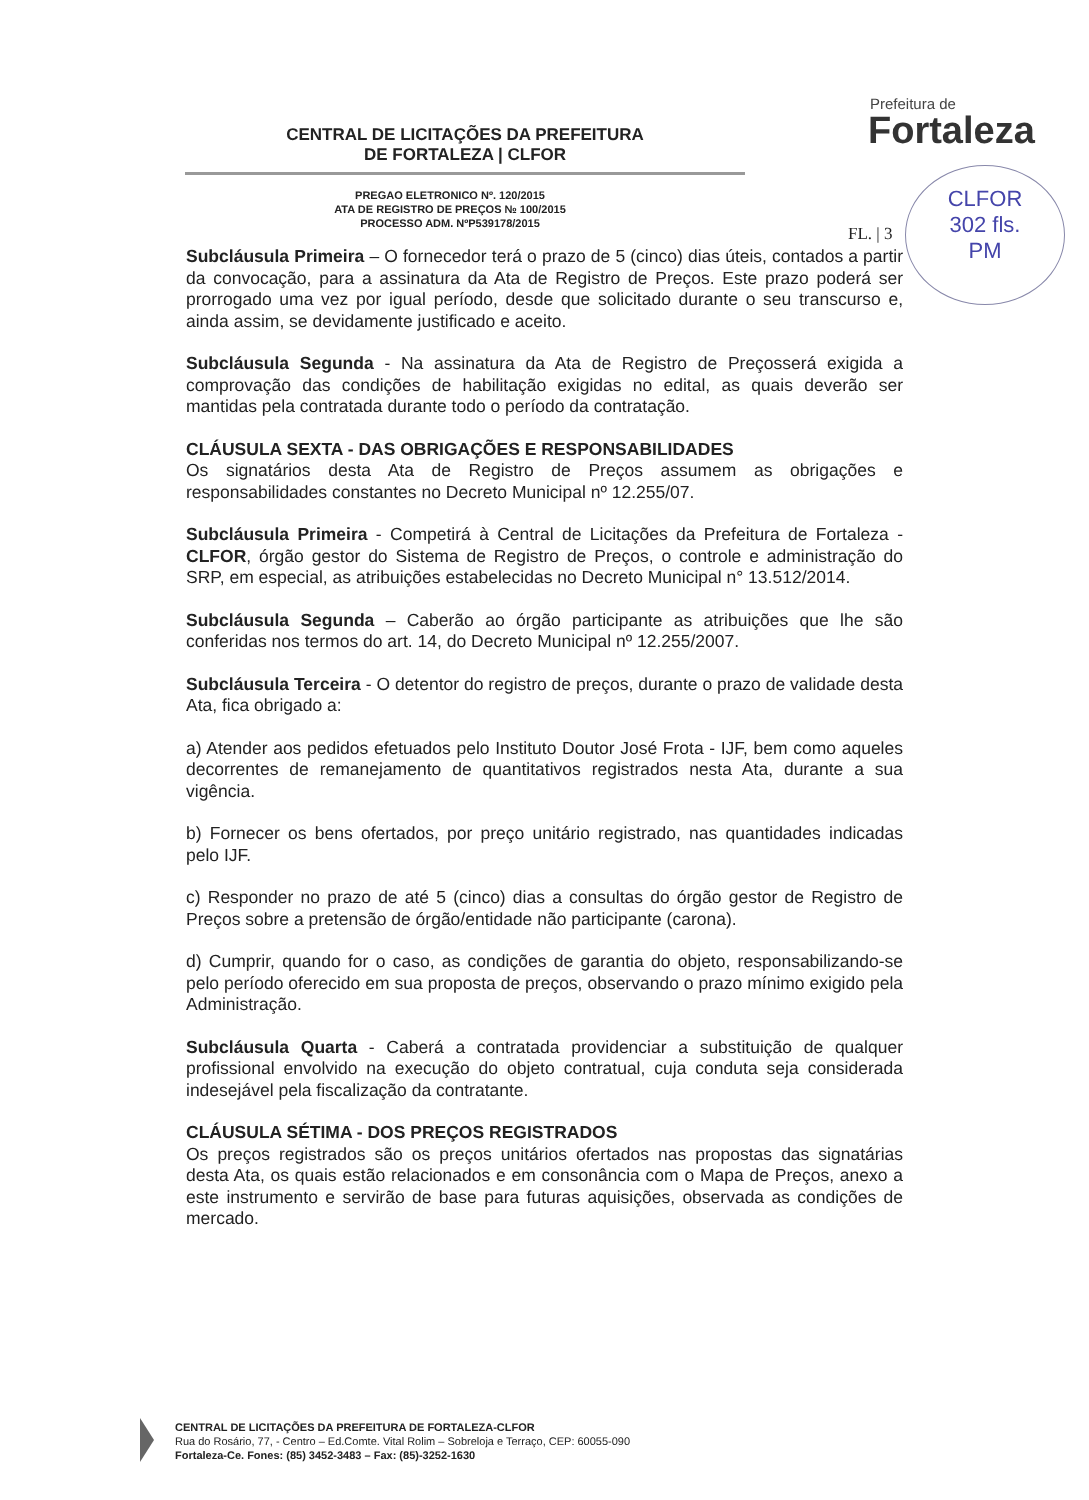CENTRAL DE LICITAÇÕES DA PREFEITURA
DE FORTALEZA | CLFOR
Prefeitura de
Fortaleza
CLFOR
302 fls.
PM
PREGAO ELETRONICO Nº. 120/2015
ATA DE REGISTRO DE PREÇOS № 100/2015
PROCESSO ADM. NºP539178/2015
FL. | 3
Subcláusula Primeira – O fornecedor terá o prazo de 5 (cinco) dias úteis, contados a partir da convocação, para a assinatura da Ata de Registro de Preços. Este prazo poderá ser prorrogado uma vez por igual período, desde que solicitado durante o seu transcurso e, ainda assim, se devidamente justificado e aceito.
Subcláusula Segunda - Na assinatura da Ata de Registro de Preçosserá exigida a comprovação das condições de habilitação exigidas no edital, as quais deverão ser mantidas pela contratada durante todo o período da contratação.
CLÁUSULA SEXTA - DAS OBRIGAÇÕES E RESPONSABILIDADES
Os signatários desta Ata de Registro de Preços assumem as obrigações e responsabilidades constantes no Decreto Municipal nº 12.255/07.
Subcláusula Primeira - Competirá à Central de Licitações da Prefeitura de Fortaleza - CLFOR, órgão gestor do Sistema de Registro de Preços, o controle e administração do SRP, em especial, as atribuições estabelecidas no Decreto Municipal n° 13.512/2014.
Subcláusula Segunda – Caberão ao órgão participante as atribuições que lhe são conferidas nos termos do art. 14, do Decreto Municipal nº 12.255/2007.
Subcláusula Terceira - O detentor do registro de preços, durante o prazo de validade desta Ata, fica obrigado a:
a) Atender aos pedidos efetuados pelo Instituto Doutor José Frota - IJF, bem como aqueles decorrentes de remanejamento de quantitativos registrados nesta Ata, durante a sua vigência.
b) Fornecer os bens ofertados, por preço unitário registrado, nas quantidades indicadas pelo IJF.
c) Responder no prazo de até 5 (cinco) dias a consultas do órgão gestor de Registro de Preços sobre a pretensão de órgão/entidade não participante (carona).
d) Cumprir, quando for o caso, as condições de garantia do objeto, responsabilizando-se pelo período oferecido em sua proposta de preços, observando o prazo mínimo exigido pela Administração.
Subcláusula Quarta - Caberá a contratada providenciar a substituição de qualquer profissional envolvido na execução do objeto contratual, cuja conduta seja considerada indesejável pela fiscalização da contratante.
CLÁUSULA SÉTIMA - DOS PREÇOS REGISTRADOS
Os preços registrados são os preços unitários ofertados nas propostas das signatárias desta Ata, os quais estão relacionados e em consonância com o Mapa de Preços, anexo a este instrumento e servirão de base para futuras aquisições, observada as condições de mercado.
CENTRAL DE LICITAÇÕES DA PREFEITURA DE FORTALEZA-CLFOR
Rua do Rosário, 77, - Centro – Ed.Comte. Vital Rolim – Sobreloja e Terraço, CEP: 60055-090
Fortaleza-Ce. Fones: (85) 3452-3483 – Fax: (85)-3252-1630